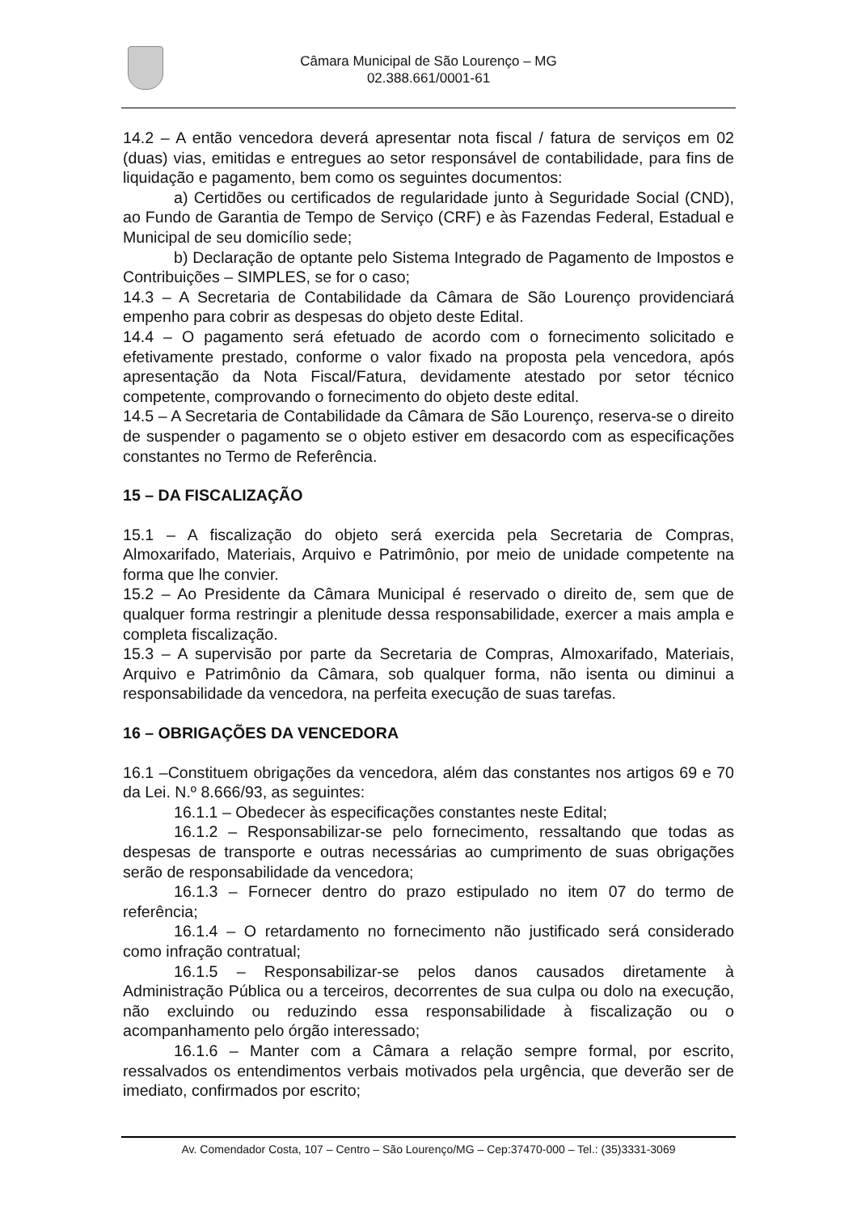Câmara Municipal de São Lourenço – MG
02.388.661/0001-61
14.2 – A então vencedora deverá apresentar nota fiscal / fatura de serviços em 02 (duas) vias, emitidas e entregues ao setor responsável de contabilidade, para fins de liquidação e pagamento, bem como os seguintes documentos:
a) Certidões ou certificados de regularidade junto à Seguridade Social (CND), ao Fundo de Garantia de Tempo de Serviço (CRF) e às Fazendas Federal, Estadual e Municipal de seu domicílio sede;
b) Declaração de optante pelo Sistema Integrado de Pagamento de Impostos e Contribuições – SIMPLES, se for o caso;
14.3 – A Secretaria de Contabilidade da Câmara de São Lourenço providenciará empenho para cobrir as despesas do objeto deste Edital.
14.4 – O pagamento será efetuado de acordo com o fornecimento solicitado e efetivamente prestado, conforme o valor fixado na proposta pela vencedora, após apresentação da Nota Fiscal/Fatura, devidamente atestado por setor técnico competente, comprovando o fornecimento do objeto deste edital.
14.5 – A Secretaria de Contabilidade da Câmara de São Lourenço, reserva-se o direito de suspender o pagamento se o objeto estiver em desacordo com as especificações constantes no Termo de Referência.
15 – DA FISCALIZAÇÃO
15.1 – A fiscalização do objeto será exercida pela Secretaria de Compras, Almoxarifado, Materiais, Arquivo e Patrimônio, por meio de unidade competente na forma que lhe convier.
15.2 – Ao Presidente da Câmara Municipal é reservado o direito de, sem que de qualquer forma restringir a plenitude dessa responsabilidade, exercer a mais ampla e completa fiscalização.
15.3 – A supervisão por parte da Secretaria de Compras, Almoxarifado, Materiais, Arquivo e Patrimônio da Câmara, sob qualquer forma, não isenta ou diminui a responsabilidade da vencedora, na perfeita execução de suas tarefas.
16 – OBRIGAÇÕES DA VENCEDORA
16.1 –Constituem obrigações da vencedora, além das constantes nos artigos 69 e 70 da Lei. N.º 8.666/93, as seguintes:
16.1.1 – Obedecer às especificações constantes neste Edital;
16.1.2 – Responsabilizar-se pelo fornecimento, ressaltando que todas as despesas de transporte e outras necessárias ao cumprimento de suas obrigações serão de responsabilidade da vencedora;
16.1.3 – Fornecer dentro do prazo estipulado no item 07 do termo de referência;
16.1.4 – O retardamento no fornecimento não justificado será considerado como infração contratual;
16.1.5 – Responsabilizar-se pelos danos causados diretamente à Administração Pública ou a terceiros, decorrentes de sua culpa ou dolo na execução, não excluindo ou reduzindo essa responsabilidade à fiscalização ou o acompanhamento pelo órgão interessado;
16.1.6 – Manter com a Câmara a relação sempre formal, por escrito, ressalvados os entendimentos verbais motivados pela urgência, que deverão ser de imediato, confirmados por escrito;
Av. Comendador Costa, 107 – Centro – São Lourenço/MG – Cep:37470-000 – Tel.: (35)3331-3069